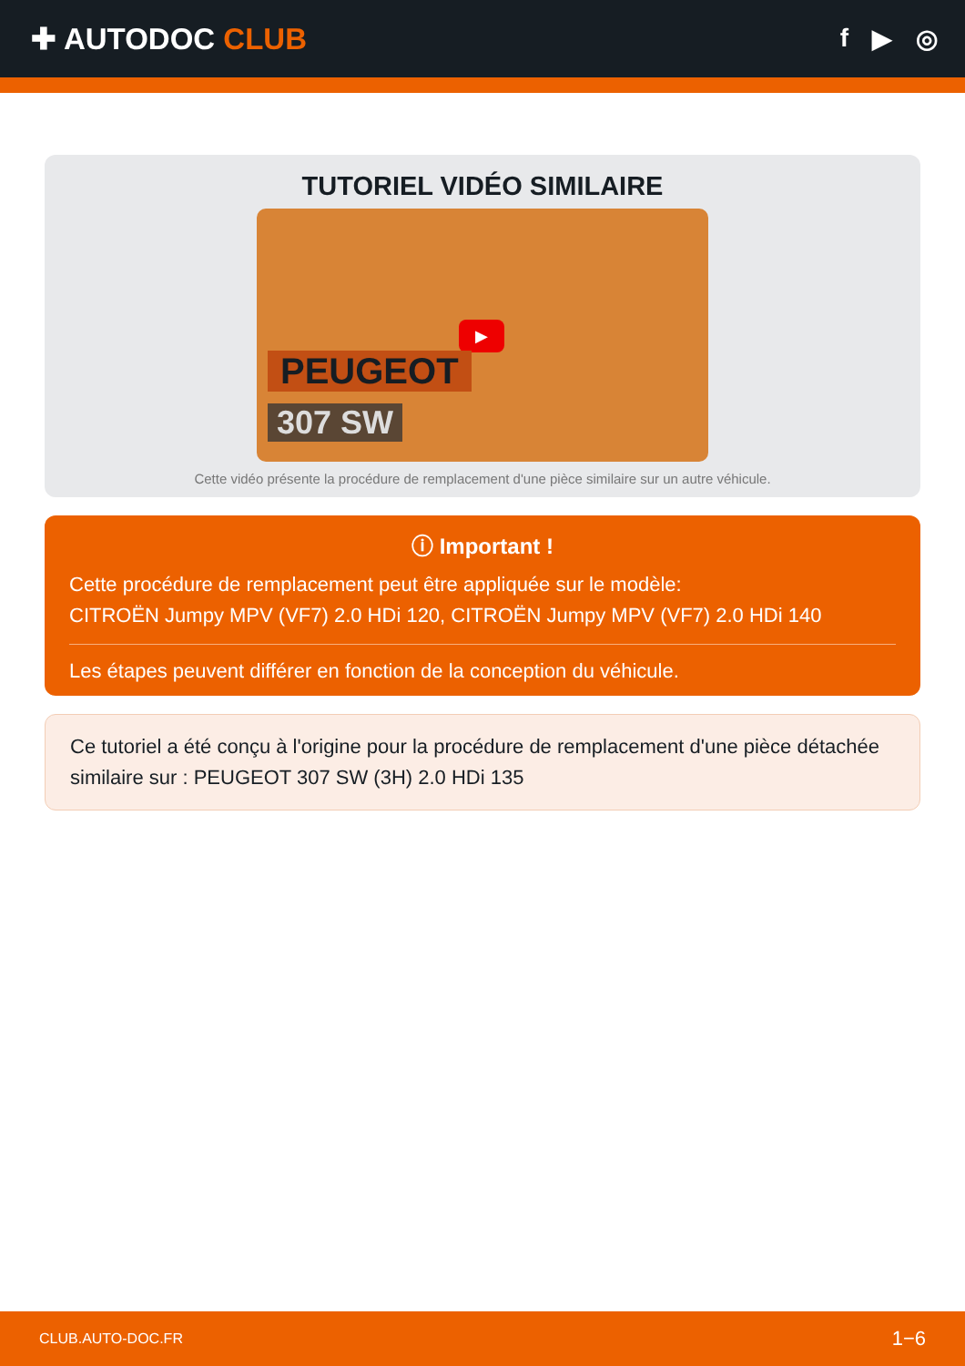✚ AUTODOC CLUB
f ▶ ◎
TUTORIEL VIDÉO SIMILAIRE
▶
PEUGEOT
307 SW
Cette vidéo présente la procédure de remplacement d'une pièce similaire sur un autre véhicule.
ⓘ Important !
Cette procédure de remplacement peut être appliquée sur le modèle:
CITROËN Jumpy MPV (VF7) 2.0 HDi 120, CITROËN Jumpy MPV (VF7) 2.0 HDi 140
Les étapes peuvent différer en fonction de la conception du véhicule.
Ce tutoriel a été conçu à l'origine pour la procédure de remplacement d'une pièce détachée similaire sur : PEUGEOT 307 SW (3H) 2.0 HDi 135
CLUB.AUTO-DOC.FR 1−6